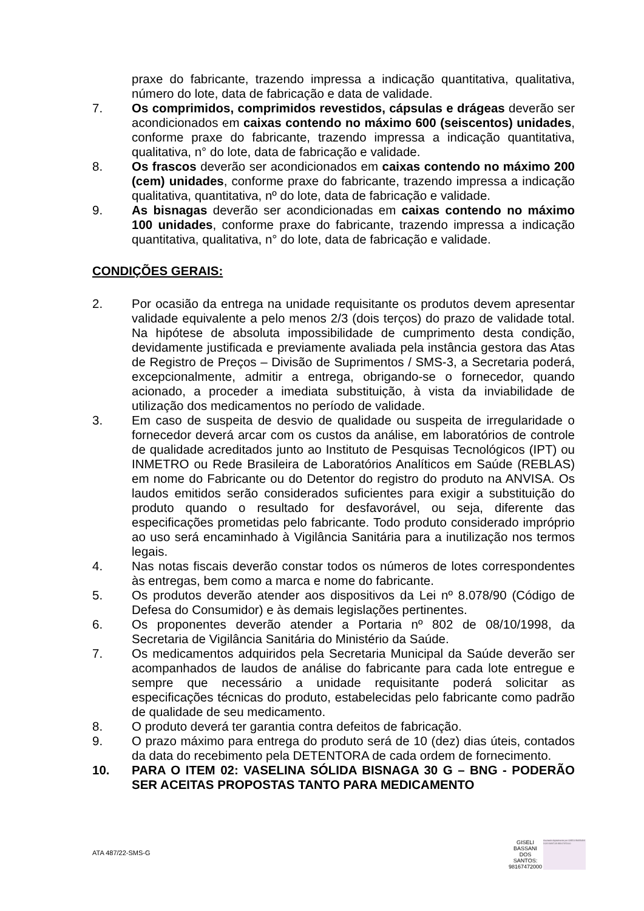praxe do fabricante, trazendo impressa a indicação quantitativa, qualitativa, número do lote, data de fabricação e data de validade.
7. Os comprimidos, comprimidos revestidos, cápsulas e drágeas deverão ser acondicionados em caixas contendo no máximo 600 (seiscentos) unidades, conforme praxe do fabricante, trazendo impressa a indicação quantitativa, qualitativa, n° do lote, data de fabricação e validade.
8. Os frascos deverão ser acondicionados em caixas contendo no máximo 200 (cem) unidades, conforme praxe do fabricante, trazendo impressa a indicação qualitativa, quantitativa, nº do lote, data de fabricação e validade.
9. As bisnagas deverão ser acondicionadas em caixas contendo no máximo 100 unidades, conforme praxe do fabricante, trazendo impressa a indicação quantitativa, qualitativa, n° do lote, data de fabricação e validade.
CONDIÇÕES GERAIS:
2. Por ocasião da entrega na unidade requisitante os produtos devem apresentar validade equivalente a pelo menos 2/3 (dois terços) do prazo de validade total. Na hipótese de absoluta impossibilidade de cumprimento desta condição, devidamente justificada e previamente avaliada pela instância gestora das Atas de Registro de Preços – Divisão de Suprimentos / SMS-3, a Secretaria poderá, excepcionalmente, admitir a entrega, obrigando-se o fornecedor, quando acionado, a proceder a imediata substituição, à vista da inviabilidade de utilização dos medicamentos no período de validade.
3. Em caso de suspeita de desvio de qualidade ou suspeita de irregularidade o fornecedor deverá arcar com os custos da análise, em laboratórios de controle de qualidade acreditados junto ao Instituto de Pesquisas Tecnológicos (IPT) ou INMETRO ou Rede Brasileira de Laboratórios Analíticos em Saúde (REBLAS) em nome do Fabricante ou do Detentor do registro do produto na ANVISA. Os laudos emitidos serão considerados suficientes para exigir a substituição do produto quando o resultado for desfavorável, ou seja, diferente das especificações prometidas pelo fabricante. Todo produto considerado impróprio ao uso será encaminhado à Vigilância Sanitária para a inutilização nos termos legais.
4. Nas notas fiscais deverão constar todos os números de lotes correspondentes às entregas, bem como a marca e nome do fabricante.
5. Os produtos deverão atender aos dispositivos da Lei nº 8.078/90 (Código de Defesa do Consumidor) e às demais legislações pertinentes.
6. Os proponentes deverão atender a Portaria nº 802 de 08/10/1998, da Secretaria de Vigilância Sanitária do Ministério da Saúde.
7. Os medicamentos adquiridos pela Secretaria Municipal da Saúde deverão ser acompanhados de laudos de análise do fabricante para cada lote entregue e sempre que necessário a unidade requisitante poderá solicitar as especificações técnicas do produto, estabelecidas pelo fabricante como padrão de qualidade de seu medicamento.
8. O produto deverá ter garantia contra defeitos de fabricação.
9. O prazo máximo para entrega do produto será de 10 (dez) dias úteis, contados da data do recebimento pela DETENTORA de cada ordem de fornecimento.
10. PARA O ITEM 02: VASELINA SÓLIDA BISNAGA 30 G – BNG - PODERÃO SER ACEITAS PROPOSTAS TANTO PARA MEDICAMENTO
ATA 487/22-SMS-G
GISELI
BASSANI
DOS
SANTOS:
98167472000
Assinado digitalmente por GISELI BASSANI DOS SANTOS:98167472000